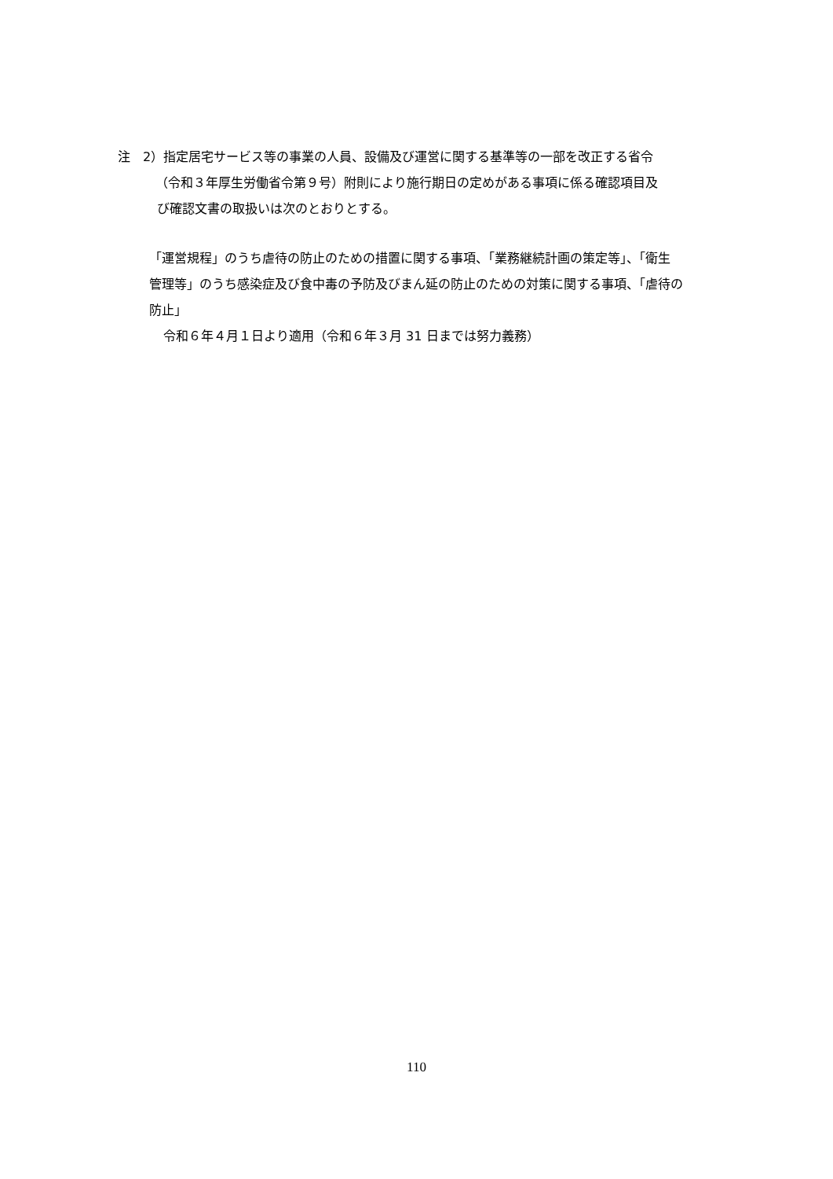注　2）指定居宅サービス等の事業の人員、設備及び運営に関する基準等の一部を改正する省令
（令和３年厚生労働省令第９号）附則により施行期日の定めがある事項に係る確認項目及
び確認文書の取扱いは次のとおりとする。
「運営規程」のうち虐待の防止のための措置に関する事項、「業務継続計画の策定等」、「衛生
管理等」のうち感染症及び食中毒の予防及びまん延の防止のための対策に関する事項、「虐待の
防止」
令和６年４月１日より適用（令和６年３月 31 日までは努力義務）
110